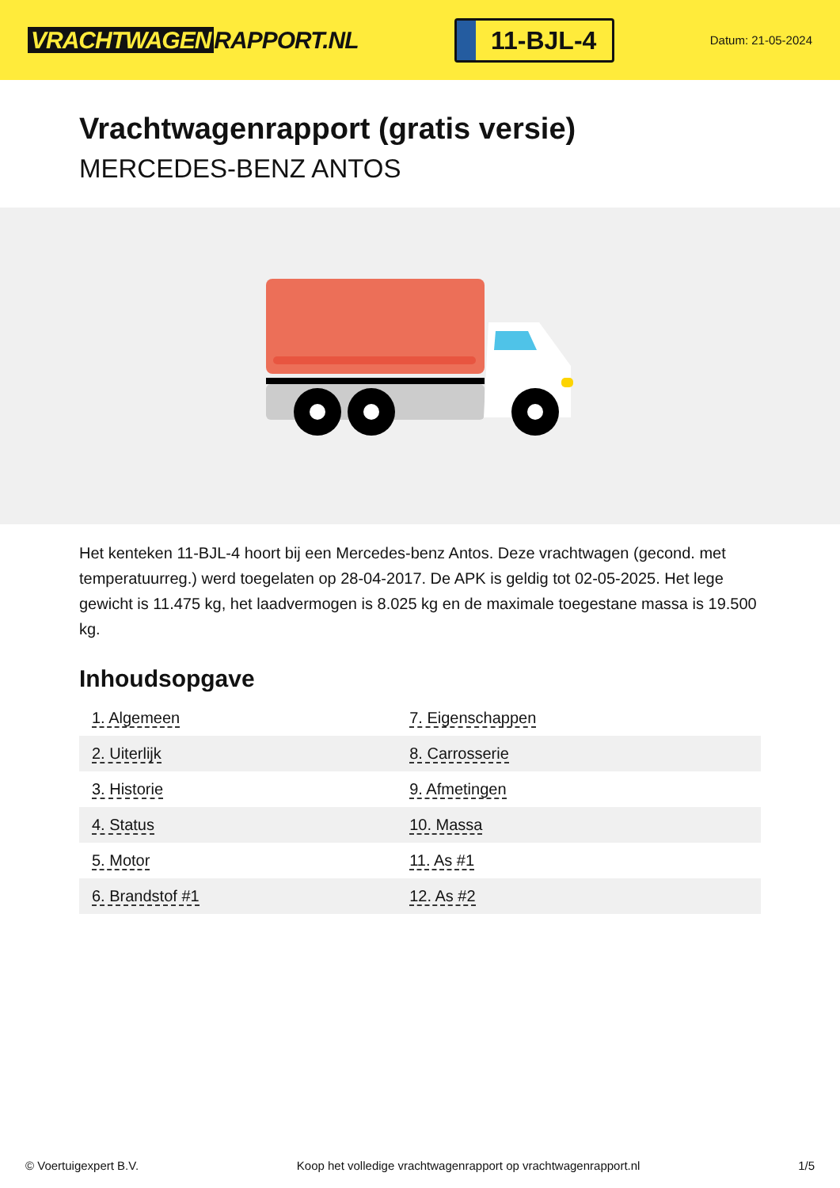VRACHTWAGEN RAPPORT.NL
11-BJL-4
Datum: 21-05-2024
Vrachtwagenrapport (gratis versie)
MERCEDES-BENZ ANTOS
Het kenteken 11-BJL-4 hoort bij een Mercedes-benz Antos. Deze vrachtwagen (gecond. met temperatuurreg.) werd toegelaten op 28-04-2017. De APK is geldig tot 02-05-2025. Het lege gewicht is 11.475 kg, het laadvermogen is 8.025 kg en de maximale toegestane massa is 19.500 kg.
Inhoudsopgave
| 1. Algemeen | 7. Eigenschappen |
| 2. Uiterlijk | 8. Carrosserie |
| 3. Historie | 9. Afmetingen |
| 4. Status | 10. Massa |
| 5. Motor | 11. As #1 |
| 6. Brandstof #1 | 12. As #2 |
© Voertuigexpert B.V. Koop het volledige vrachtwagenrapport op vrachtwagenrapport.nl 1/5